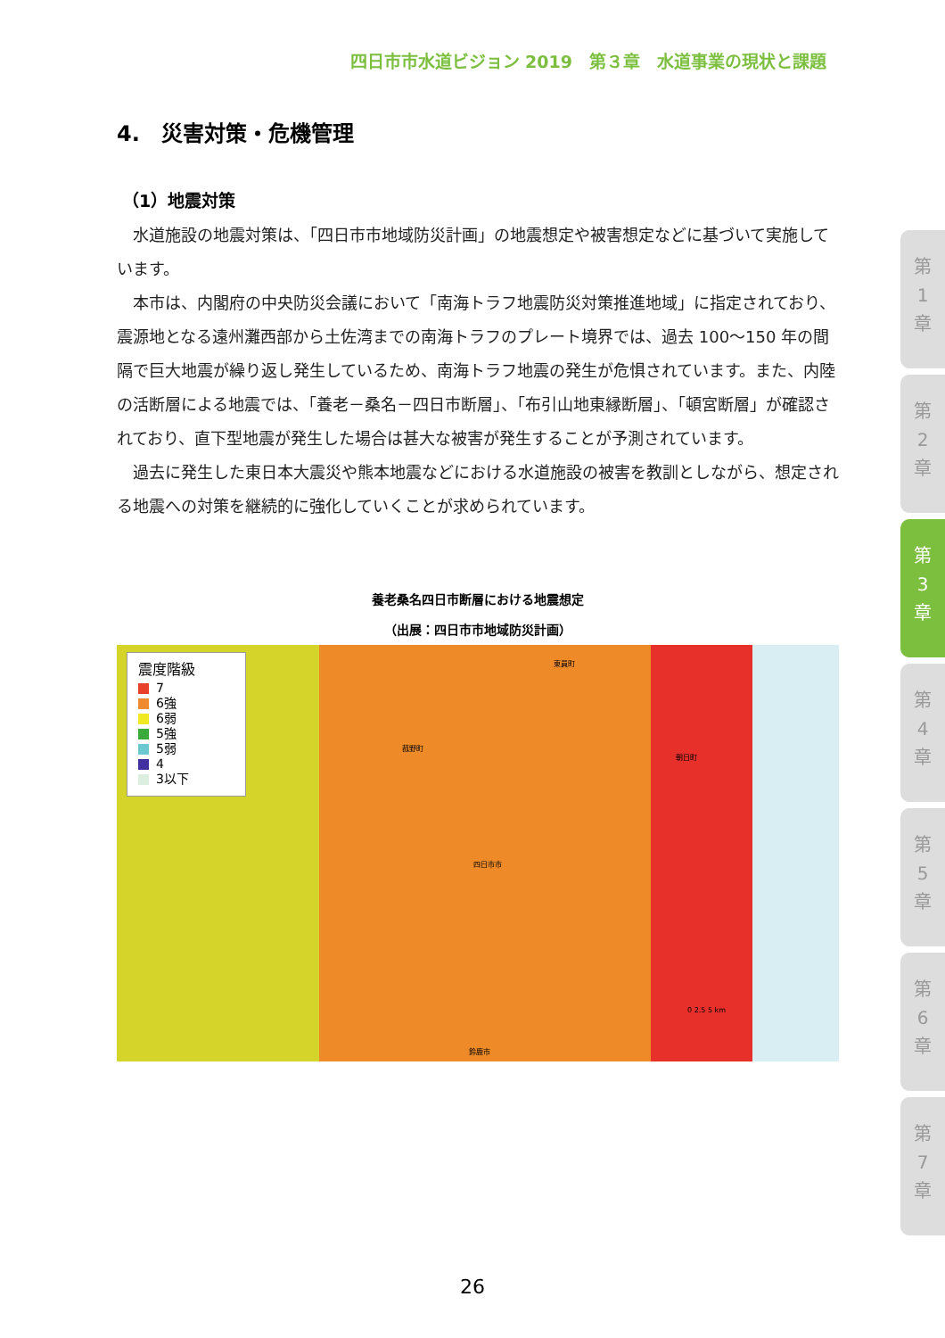四日市市水道ビジョン 2019　第３章　水道事業の現状と課題
4.　災害対策・危機管理
（1）地震対策
水道施設の地震対策は、「四日市市地域防災計画」の地震想定や被害想定などに基づいて実施しています。
本市は、内閣府の中央防災会議において「南海トラフ地震防災対策推進地域」に指定されており、震源地となる遠州灘西部から土佐湾までの南海トラフのプレート境界では、過去 100～150 年の間隔で巨大地震が繰り返し発生しているため、南海トラフ地震の発生が危惧されています。また、内陸の活断層による地震では、「養老－桑名－四日市断層」、「布引山地東縁断層」、「頓宮断層」が確認されており、直下型地震が発生した場合は甚大な被害が発生することが予測されています。
過去に発生した東日本大震災や熊本地震などにおける水道施設の被害を教訓としながら、想定される地震への対策を継続的に強化していくことが求められています。
養老桑名四日市断層における地震想定
（出展：四日市市地域防災計画）
震度階級
7
6強
6弱
5強
5弱
4
3以下
菰野町
東員町
朝日町
四日市市
鈴鹿市
0 2.5 5 km
第
1
章
第
2
章
第
3
章
第
4
章
第
5
章
第
6
章
第
7
章
26